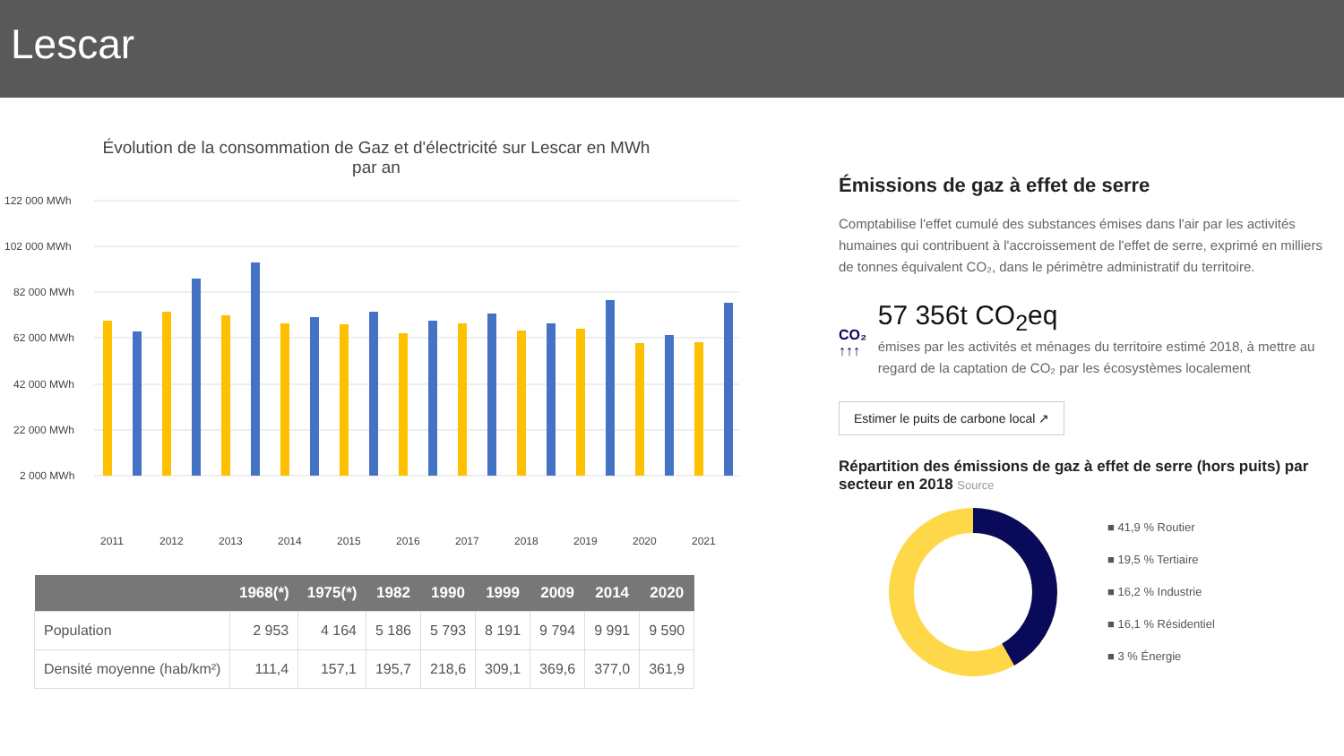Lescar
Évolution de la consommation de Gaz et d'électricité sur Lescar en MWh
par an
122 000 MWh
102 000 MWh
82 000 MWh
62 000 MWh
42 000 MWh
22 000 MWh
2 000 MWh
2011
2012
2013
2014
2015
2016
2017
2018
2019
2020
2021
| | 1968(*) | 1975(*) | 1982 | 1990 | 1999 | 2009 | 2014 | 2020 |
| --- | --- | --- | --- | --- | --- | --- | --- | --- |
| Population | 2 953 | 4 164 | 5 186 | 5 793 | 8 191 | 9 794 | 9 991 | 9 590 |
| Densité moyenne (hab/km²) | 111,4 | 157,1 | 195,7 | 218,6 | 309,1 | 369,6 | 377,0 | 361,9 |
Émissions de gaz à effet de serre
Comptabilise l'effet cumulé des substances émises dans l'air par les activités humaines qui contribuent à l'accroissement de l'effet de serre, exprimé en milliers de tonnes équivalent CO₂, dans le périmètre administratif du territoire.
CO₂
↑↑↑
57 356t CO<sub>2</sub>eq
émises par les activités et ménages du territoire estimé 2018, à mettre au regard de la captation de CO₂ par les écosystèmes localement
Estimer le puits de carbone local ↗
Répartition des émissions de gaz à effet de serre (hors puits) par secteur en 2018 Source
■ 41,9 % Routier
■ 19,5 % Tertiaire
■ 16,2 % Industrie
■ 16,1 % Résidentiel
■ 3 % Énergie